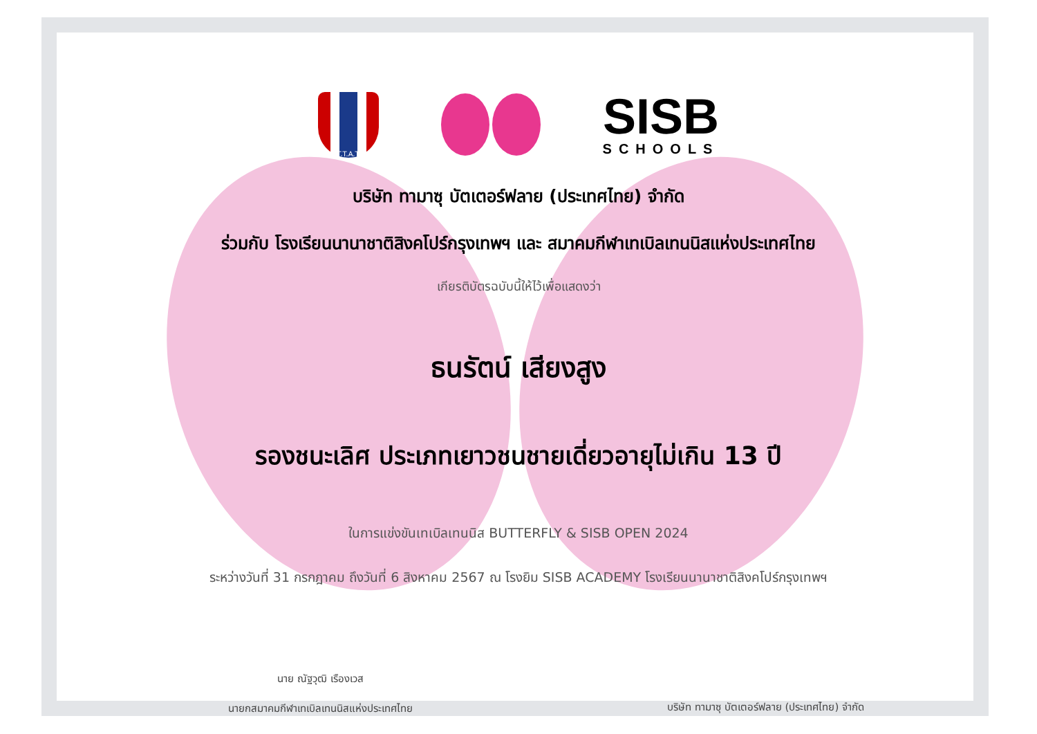T.T.A.T
SISB
SCHOOLS
บริษัท ทามาซุ บัตเตอร์ฟลาย (ประเทศไทย) จำกัด
ร่วมกับ โรงเรียนนานาชาติสิงคโปร์กรุงเทพฯ และ สมาคมกีฬาเทเบิลเทนนิสแห่งประเทศไทย
เกียรติบัตรฉบับนี้ให้ไว้เพื่อแสดงว่า
ธนรัตน์ เสียงสูง
รองชนะเลิศ ประเภทเยาวชนชายเดี่ยวอายุไม่เกิน 13 ปี
ในการแข่งขันเทเบิลเทนนิส BUTTERFLY & SISB OPEN 2024
ระหว่างวันที่ 31 กรกฎาคม ถึงวันที่ 6 สิงหาคม 2567 ณ โรงยิม SISB ACADEMY โรงเรียนนานาชาติสิงคโปร์กรุงเทพฯ
นาย ณัฐวุฒิ เรืองเวส
นายกสมาคมกีฬาเทเบิลเทนนิสแห่งประเทศไทย
บริษัท ทามาซุ บัตเตอร์ฟลาย (ประเทศไทย) จำกัด